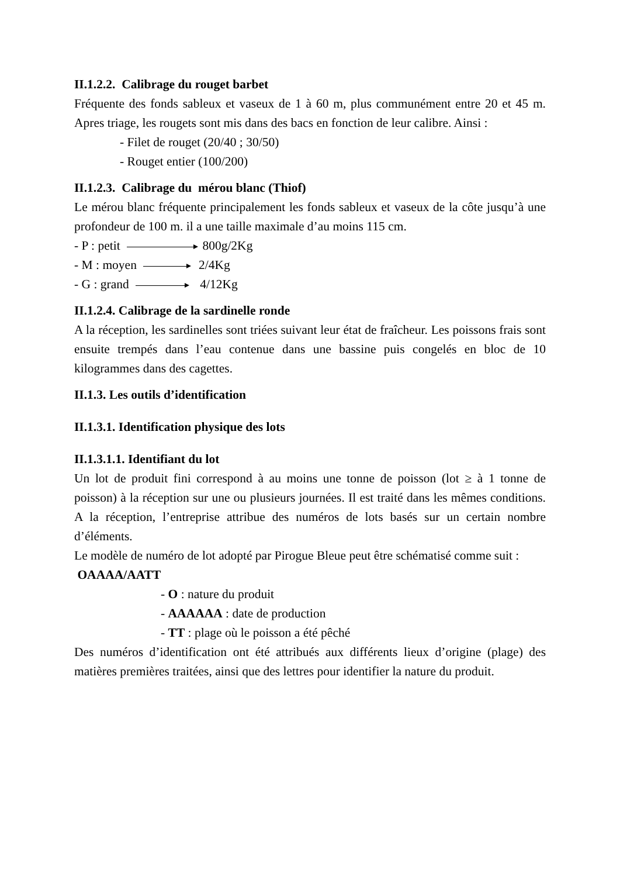II.1.2.2. Calibrage du rouget barbet
Fréquente des fonds sableux et vaseux de 1 à 60 m, plus communément entre 20 et 45 m. Apres triage, les rougets sont mis dans des bacs en fonction de leur calibre. Ainsi :
- Filet de rouget (20/40 ; 30/50)
- Rouget entier (100/200)
II.1.2.3. Calibrage du mérou blanc (Thiof)
Le mérou blanc fréquente principalement les fonds sableux et vaseux de la côte jusqu’à une profondeur de 100 m. il a une taille maximale d’au moins 115 cm.
- P : petit 800g/2Kg
- M : moyen 2/4Kg
- G : grand 4/12Kg
II.1.2.4. Calibrage de la sardinelle ronde
A la réception, les sardinelles sont triées suivant leur état de fraîcheur. Les poissons frais sont ensuite trempés dans l’eau contenue dans une bassine puis congelés en bloc de 10 kilogrammes dans des cagettes.
II.1.3. Les outils d’identification
II.1.3.1. Identification physique des lots
II.1.3.1.1. Identifiant du lot
Un lot de produit fini correspond à au moins une tonne de poisson (lot ≥ à 1 tonne de poisson) à la réception sur une ou plusieurs journées. Il est traité dans les mêmes conditions. A la réception, l’entreprise attribue des numéros de lots basés sur un certain nombre d’éléments.
Le modèle de numéro de lot adopté par Pirogue Bleue peut être schématisé comme suit :
OAAAA/AATT
- O : nature du produit
- AAAAAA : date de production
- TT : plage où le poisson a été pêché
Des numéros d’identification ont été attribués aux différents lieux d’origine (plage) des matières premières traitées, ainsi que des lettres pour identifier la nature du produit.